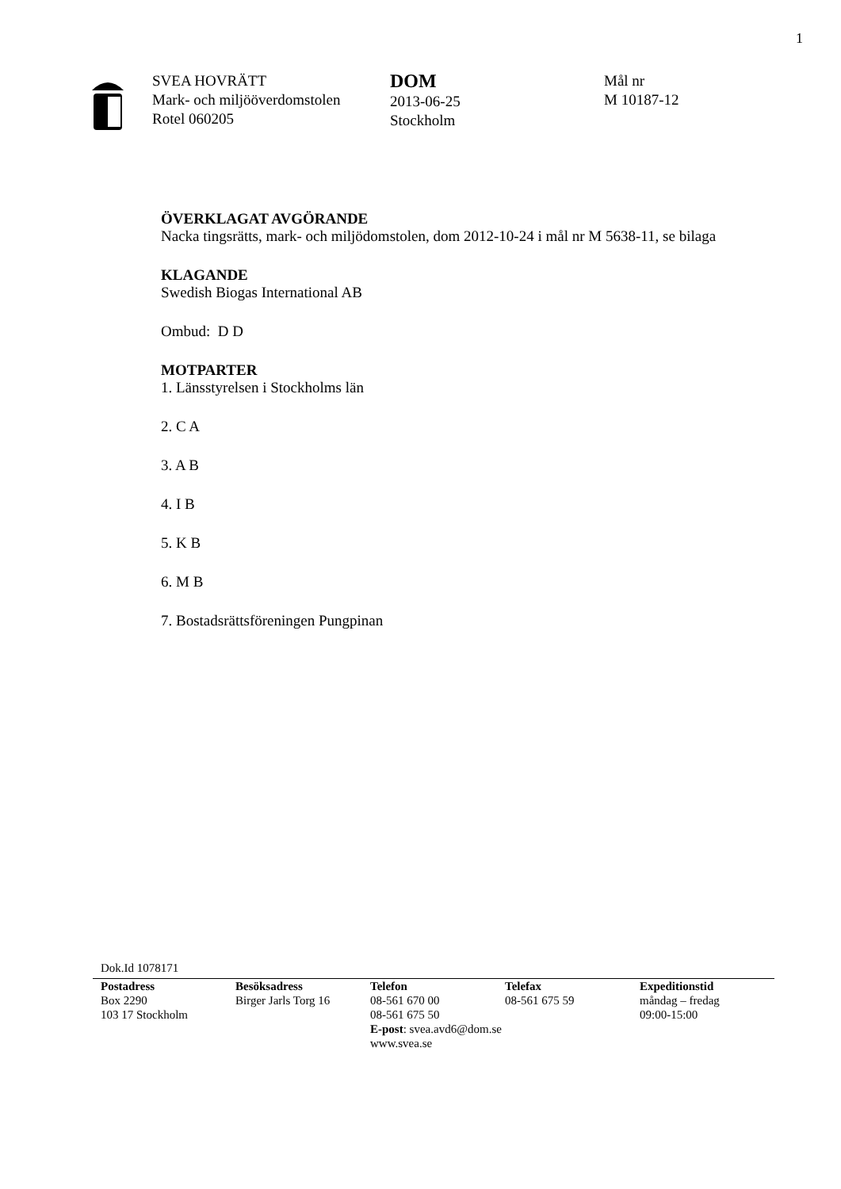1
SVEA HOVRÄTT
Mark- och miljööverdomstolen
Rotel 060205
DOM
2013-06-25
Stockholm
Mål nr
M 10187-12
ÖVERKLAGAT AVGÖRANDE
Nacka tingsrätts, mark- och miljödomstolen, dom 2012-10-24 i mål nr M 5638-11, se bilaga
KLAGANDE
Swedish Biogas International AB
Ombud: D D
MOTPARTER
1. Länsstyrelsen i Stockholms län
2. C A
3. A B
4. I B
5. K B
6. M B
7. Bostadsrättsföreningen Pungpinan
Dok.Id 1078171
Postadress
Box 2290
103 17 Stockholm
Besöksadress
Birger Jarls Torg 16
Telefon
08-561 670 00
08-561 675 50
E-post: svea.avd6@dom.se
www.svea.se
Telefax
08-561 675 59
Expeditionstid
måndag – fredag
09:00-15:00